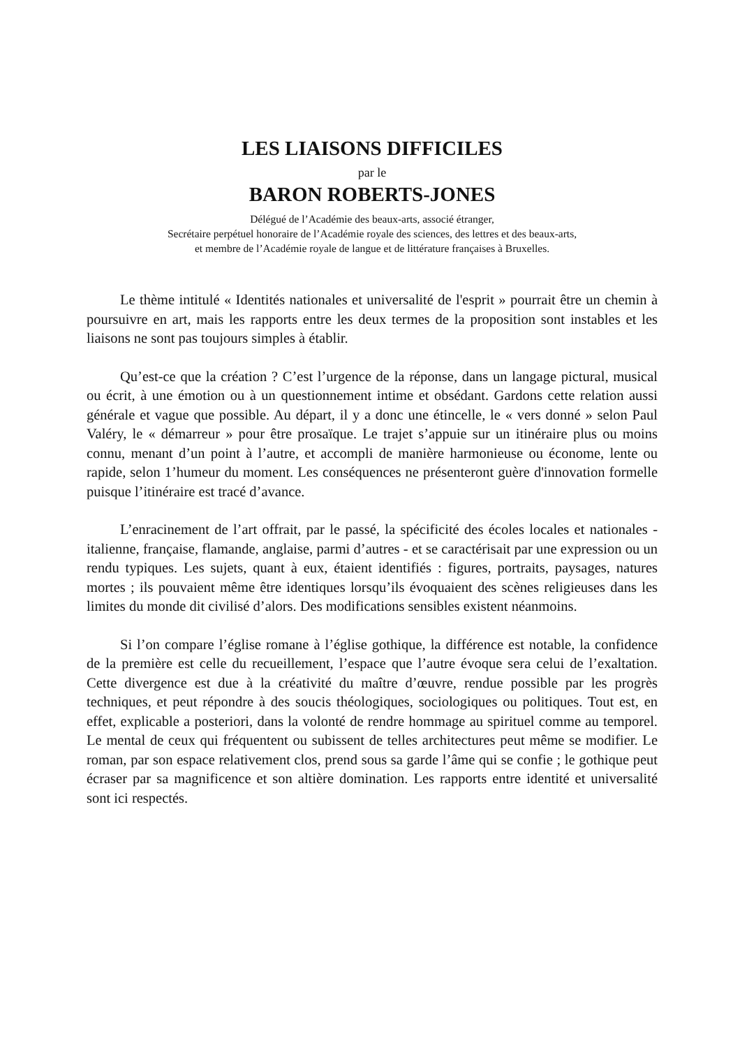LES LIAISONS DIFFICILES
par le
BARON ROBERTS-JONES
Délégué de l’Académie des beaux-arts, associé étranger,
Secrétaire perpétuel honoraire de l’Académie royale des sciences, des lettres et des beaux-arts,
et membre de l’Académie royale de langue et de littérature françaises à Bruxelles.
Le thème intitulé « Identités nationales et universalité de l'esprit » pourrait être un chemin à poursuivre en art, mais les rapports entre les deux termes de la proposition sont instables et les liaisons ne sont pas toujours simples à établir.
Qu’est-ce que la création ? C’est l’urgence de la réponse, dans un langage pictural, musical ou écrit, à une émotion ou à un questionnement intime et obsédant. Gardons cette relation aussi générale et vague que possible. Au départ, il y a donc une étincelle, le « vers donné » selon Paul Valéry, le « démarreur » pour être prosaïque. Le trajet s’appuie sur un itinéraire plus ou moins connu, menant d’un point à l’autre, et accompli de manière harmonieuse ou économe, lente ou rapide, selon 1’humeur du moment. Les conséquences ne présenteront guère d'innovation formelle puisque l’itinéraire est tracé d’avance.
L’enracinement de l’art offrait, par le passé, la spécificité des écoles locales et nationales - italienne, française, flamande, anglaise, parmi d’autres - et se caractérisait par une expression ou un rendu typiques. Les sujets, quant à eux, étaient identifiés : figures, portraits, paysages, natures mortes ; ils pouvaient même être identiques lorsqu’ils évoquaient des scènes religieuses dans les limites du monde dit civilisé d’alors. Des modifications sensibles existent néanmoins.
Si l’on compare l’église romane à l’église gothique, la différence est notable, la confidence de la première est celle du recueillement, l’espace que l’autre évoque sera celui de l’exaltation. Cette divergence est due à la créativité du maître d’œuvre, rendue possible par les progrès techniques, et peut répondre à des soucis théologiques, sociologiques ou politiques. Tout est, en effet, explicable a posteriori, dans la volonté de rendre hommage au spirituel comme au temporel. Le mental de ceux qui fréquentent ou subissent de telles architectures peut même se modifier. Le roman, par son espace relativement clos, prend sous sa garde l’âme qui se confie ; le gothique peut écraser par sa magnificence et son altière domination. Les rapports entre identité et universalité sont ici respectés.